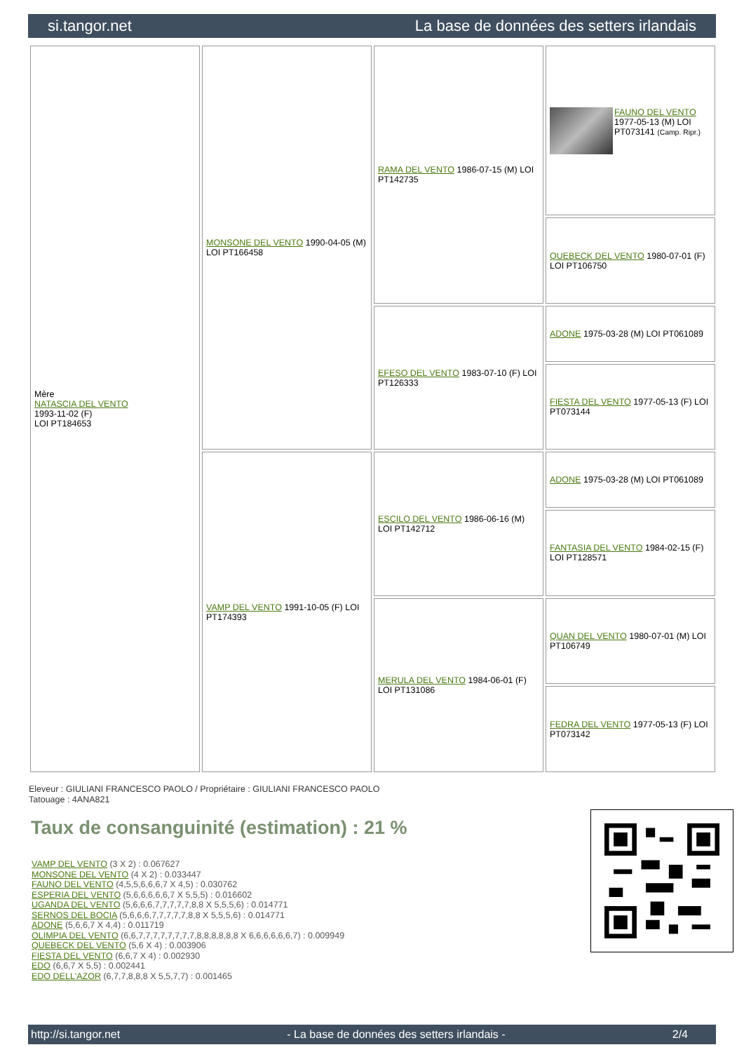si.tangor.net La base de données des setters irlandais
| Mère NATASCIA DEL VENTO 1993-11-02 (F) LOI PT184653 | MONSONE DEL VENTO 1990-04-05 (M) LOI PT166458 | RAMA DEL VENTO 1986-07-15 (M) LOI PT142735 | FAUNO DEL VENTO 1977-05-13 (M) LOI PT073141 (Camp. Ripr.) |
| | | | QUEBECK DEL VENTO 1980-07-01 (F) LOI PT106750 |
| | | EFESO DEL VENTO 1983-07-10 (F) LOI PT126333 | ADONE 1975-03-28 (M) LOI PT061089 |
| | | | FIESTA DEL VENTO 1977-05-13 (F) LOI PT073144 |
| | VAMP DEL VENTO 1991-10-05 (F) LOI PT174393 | ESCILO DEL VENTO 1986-06-16 (M) LOI PT142712 | ADONE 1975-03-28 (M) LOI PT061089 |
| | | | FANTASIA DEL VENTO 1984-02-15 (F) LOI PT128571 |
| | | MERULA DEL VENTO 1984-06-01 (F) LOI PT131086 | QUAN DEL VENTO 1980-07-01 (M) LOI PT106749 |
| | | | FEDRA DEL VENTO 1977-05-13 (F) LOI PT073142 |
Eleveur : GIULIANI FRANCESCO PAOLO / Propriétaire : GIULIANI FRANCESCO PAOLO
Tatouage : 4ANA821
Taux de consanguinité (estimation) : 21 %
VAMP DEL VENTO (3 X 2) : 0.067627
MONSONE DEL VENTO (4 X 2) : 0.033447
FAUNO DEL VENTO (4,5,5,6,6,6,7 X 4,5) : 0.030762
ESPERIA DEL VENTO (5,6,6,6,6,6,7 X 5,5,5) : 0.016602
UGANDA DEL VENTO (5,6,6,6,7,7,7,7,7,8,8 X 5,5,5,6) : 0.014771
SERNOS DEL BOCIA (5,6,6,6,7,7,7,7,7,8,8 X 5,5,5,6) : 0.014771
ADONE (5,6,6,7 X 4,4) : 0.011719
OLIMPIA DEL VENTO (6,6,7,7,7,7,7,7,7,7,8,8,8,8,8,8 X 6,6,6,6,6,6,7) : 0.009949
QUEBECK DEL VENTO (5,6 X 4) : 0.003906
FIESTA DEL VENTO (6,6,7 X 4) : 0.002930
EDO (6,6,7 X 5,5) : 0.002441
EDO DELL'AZOR (6,7,7,8,8,8 X 5,5,7,7) : 0.001465
http://si.tangor.net - La base de données des setters irlandais - 2/4